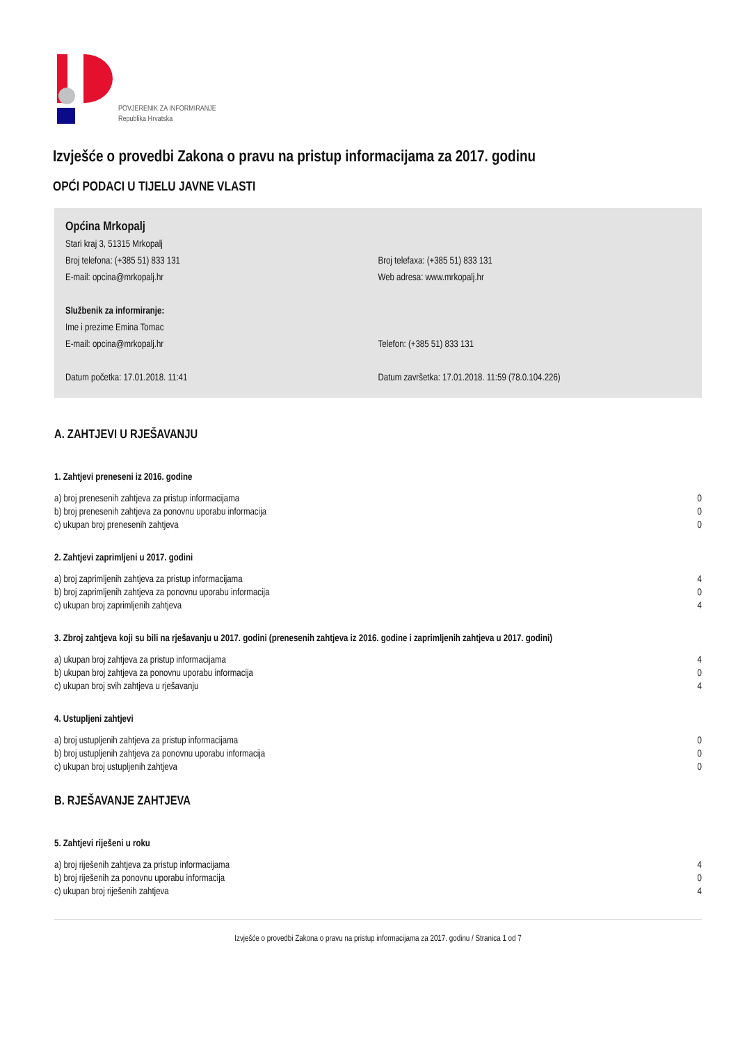POVJERENIK ZA INFORMIRANJE
Republika Hrvatska
Izvješće o provedbi Zakona o pravu na pristup informacijama za 2017. godinu
OPĆI PODACI U TIJELU JAVNE VLASTI
Općina Mrkopalj
Stari kraj 3, 51315 Mrkopalj
Broj telefona: (+385 51) 833 131 Broj telefaxa: (+385 51) 833 131
E-mail: opcina@mrkopalj.hr Web adresa: www.mrkopalj.hr
Službenik za informiranje:
Ime i prezime Emina Tomac
E-mail: opcina@mrkopalj.hr Telefon: (+385 51) 833 131
Datum početka: 17.01.2018. 11:41 Datum završetka: 17.01.2018. 11:59 (78.0.104.226)
A. ZAHTJEVI U RJEŠAVANJU
1. Zahtjevi preneseni iz 2016. godine
| a) broj prenesenih zahtjeva za pristup informacijama | 0 |
| b) broj prenesenih zahtjeva za ponovnu uporabu informacija | 0 |
| c) ukupan broj prenesenih zahtjeva | 0 |
2. Zahtjevi zaprimljeni u 2017. godini
| a) broj zaprimljenih zahtjeva za pristup informacijama | 4 |
| b) broj zaprimljenih zahtjeva za ponovnu uporabu informacija | 0 |
| c) ukupan broj zaprimljenih zahtjeva | 4 |
3. Zbroj zahtjeva koji su bili na rješavanju u 2017. godini (prenesenih zahtjeva iz 2016. godine i zaprimljenih zahtjeva u 2017. godini)
| a) ukupan broj zahtjeva za pristup informacijama | 4 |
| b) ukupan broj zahtjeva za ponovnu uporabu informacija | 0 |
| c) ukupan broj svih zahtjeva u rješavanju | 4 |
4. Ustupljeni zahtjevi
| a) broj ustupljenih zahtjeva za pristup informacijama | 0 |
| b) broj ustupljenih zahtjeva za ponovnu uporabu informacija | 0 |
| c) ukupan broj ustupljenih zahtjeva | 0 |
B. RJEŠAVANJE ZAHTJEVA
5. Zahtjevi riješeni u roku
| a) broj riješenih zahtjeva za pristup informacijama | 4 |
| b) broj riješenih za ponovnu uporabu informacija | 0 |
| c) ukupan broj riješenih zahtjeva | 4 |
Izvješće o provedbi Zakona o pravu na pristup informacijama za 2017. godinu / Stranica 1 od 7